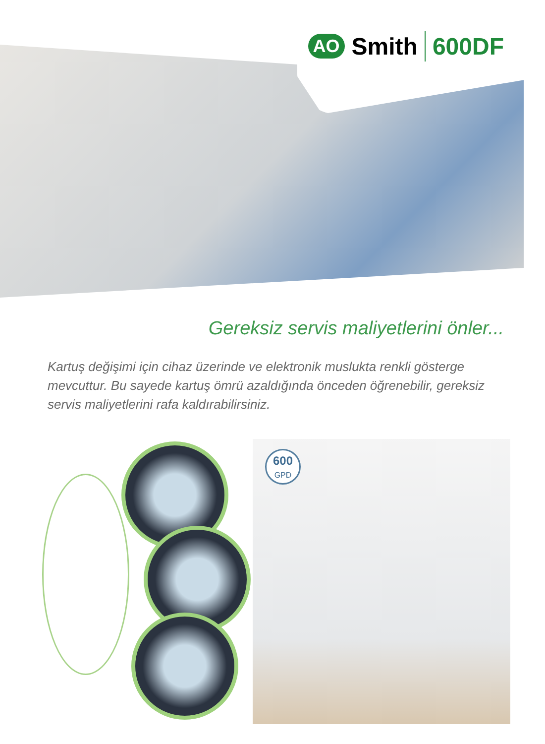AO Smith 600DF
Gereksiz servis maliyetlerini önler...
Kartuş değişimi için cihaz üzerinde ve elektronik muslukta renkli gösterge mevcuttur. Bu sayede kartuş ömrü azaldığında önceden öğrenebilir, gereksiz servis maliyetlerini rafa kaldırabilirsiniz.
600
GPD